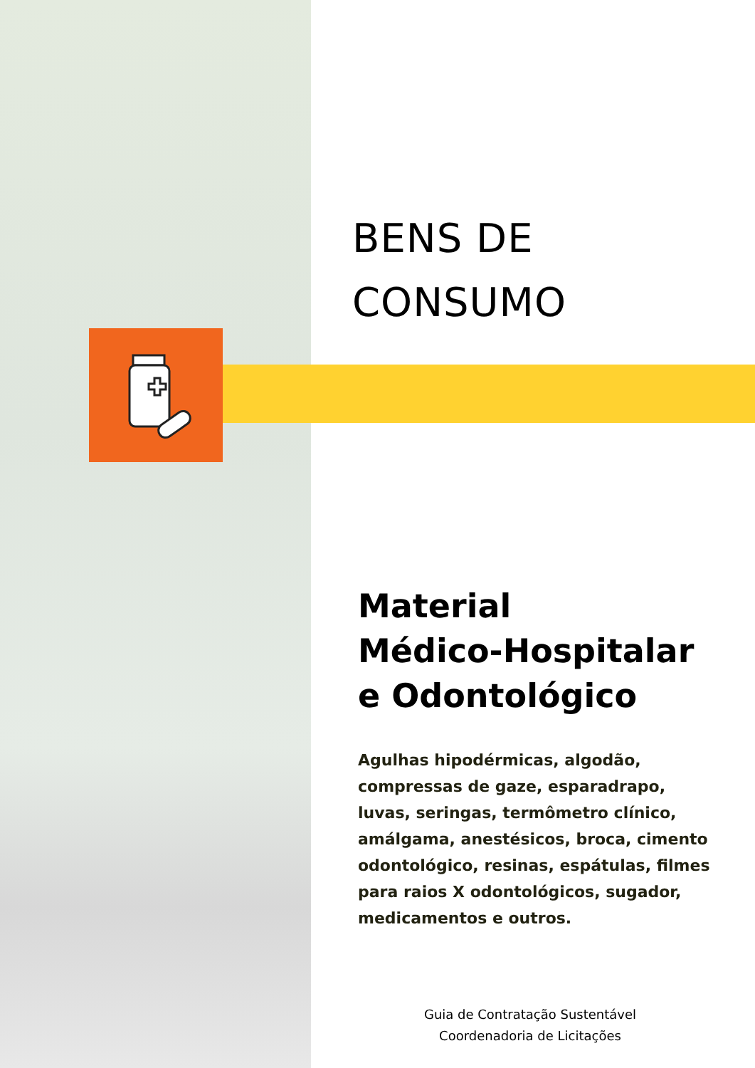BENS DE
CONSUMO
Material
Médico-Hospitalar
e Odontológico
Agulhas hipodérmicas, algodão, compressas de gaze, esparadrapo, luvas, seringas, termômetro clínico, amálgama, anestésicos, broca, cimento odontológico, resinas, espátulas, filmes para raios X odontológicos, sugador, medicamentos e outros.
Guia de Contratação Sustentável
Coordenadoria de Licitações